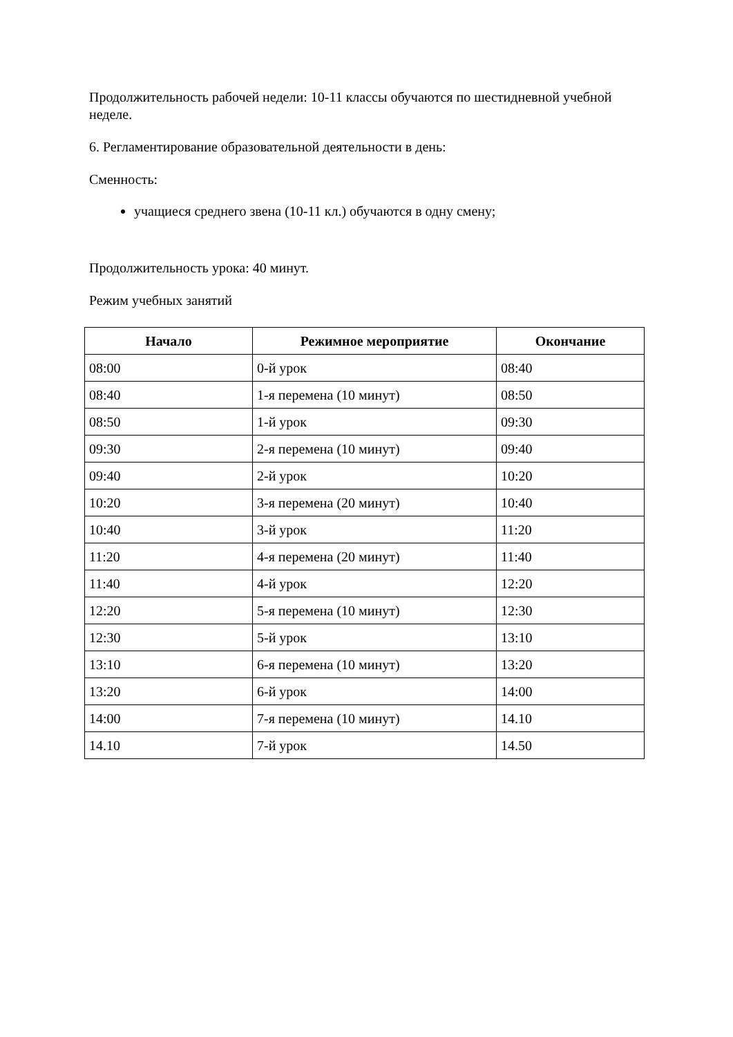Продолжительность рабочей недели: 10-11 классы обучаются по шестидневной учебной неделе.
6. Регламентирование образовательной деятельности в день:
Сменность:
учащиеся среднего звена (10-11 кл.) обучаются в одну смену;
Продолжительность урока: 40 минут.
Режим учебных занятий
| Начало | Режимное мероприятие | Окончание |
| --- | --- | --- |
| 08:00 | 0-й урок | 08:40 |
| 08:40 | 1-я перемена (10 минут) | 08:50 |
| 08:50 | 1-й урок | 09:30 |
| 09:30 | 2-я перемена (10 минут) | 09:40 |
| 09:40 | 2-й урок | 10:20 |
| 10:20 | 3-я перемена (20 минут) | 10:40 |
| 10:40 | 3-й урок | 11:20 |
| 11:20 | 4-я перемена (20 минут) | 11:40 |
| 11:40 | 4-й урок | 12:20 |
| 12:20 | 5-я перемена (10 минут) | 12:30 |
| 12:30 | 5-й урок | 13:10 |
| 13:10 | 6-я перемена (10 минут) | 13:20 |
| 13:20 | 6-й урок | 14:00 |
| 14:00 | 7-я перемена (10 минут) | 14.10 |
| 14.10 | 7-й урок | 14.50 |